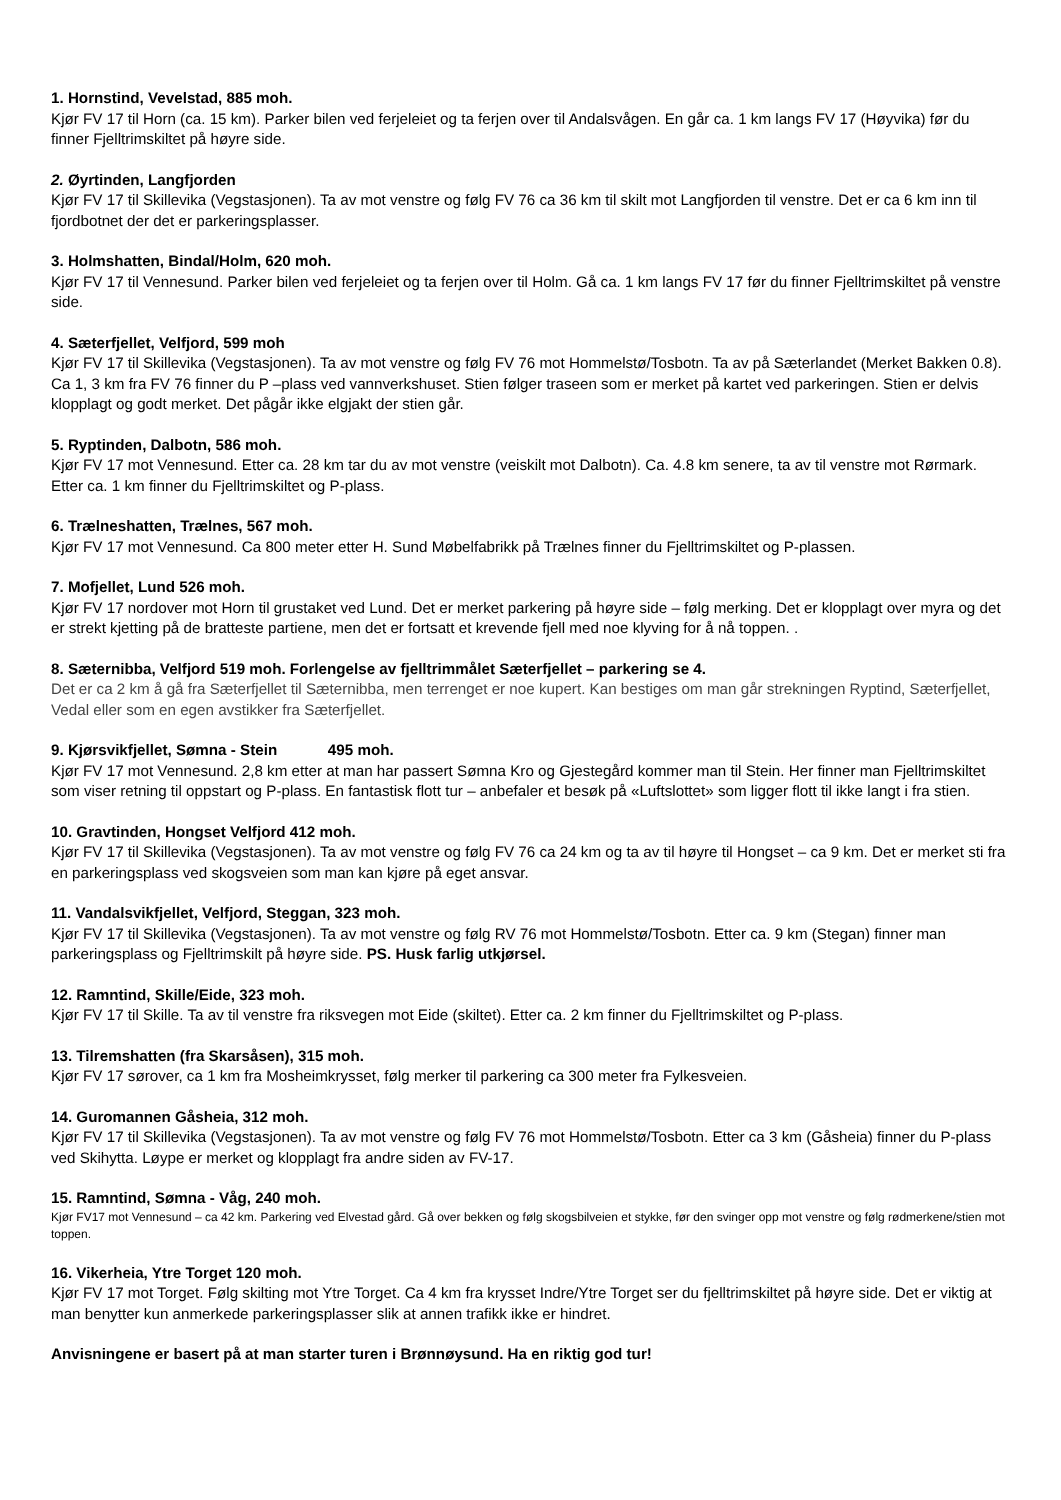1. Hornstind, Vevelstad, 885 moh.
Kjør FV 17 til Horn (ca. 15 km). Parker bilen ved ferjeleiet og ta ferjen over til Andalsvågen. En går ca. 1 km langs FV 17 (Høyvika) før du finner Fjelltrimskiltet på høyre side.
2. Øyrtinden, Langfjorden
Kjør FV 17 til Skillevika (Vegstasjonen). Ta av mot venstre og følg FV 76 ca 36 km til skilt mot Langfjorden til venstre. Det er ca 6 km inn til fjordbotnet der det er parkeringsplasser.
3. Holmshatten, Bindal/Holm, 620 moh.
Kjør FV 17 til Vennesund. Parker bilen ved ferjeleiet og ta ferjen over til Holm. Gå ca. 1 km langs FV 17 før du finner Fjelltrimskiltet på venstre side.
4. Sæterfjellet, Velfjord, 599 moh
Kjør FV 17 til Skillevika (Vegstasjonen). Ta av mot venstre og følg FV 76 mot Hommelstø/Tosbotn. Ta av på Sæterlandet (Merket Bakken 0.8). Ca 1, 3 km fra FV 76 finner du P –plass ved vannverkshuset. Stien følger traseen som er merket på kartet ved parkeringen. Stien er delvis klopplagt og godt merket. Det pågår ikke elgjakt der stien går.
5. Ryptinden, Dalbotn, 586 moh.
Kjør FV 17 mot Vennesund. Etter ca. 28 km tar du av mot venstre (veiskilt mot Dalbotn). Ca. 4.8 km senere, ta av til venstre mot Rørmark. Etter ca. 1 km finner du Fjelltrimskiltet og P-plass.
6. Trælneshatten, Trælnes, 567 moh.
Kjør FV 17 mot Vennesund. Ca 800 meter etter H. Sund Møbelfabrikk på Trælnes finner du Fjelltrimskiltet og P-plassen.
7. Mofjellet, Lund 526 moh.
Kjør FV 17 nordover mot Horn til grustaket ved Lund. Det er merket parkering på høyre side – følg merking. Det er klopplagt over myra og det er strekt kjetting på de bratteste partiene, men det er fortsatt et krevende fjell med noe klyving for å nå toppen. .
8. Sæternibba, Velfjord 519 moh. Forlengelse av fjelltrimmålet Sæterfjellet – parkering se 4.
Det er ca 2 km å gå fra Sæterfjellet til Sæternibba, men terrenget er noe kupert. Kan bestiges om man går strekningen Ryptind, Sæterfjellet, Vedal eller som en egen avstikker fra Sæterfjellet.
9. Kjørsvikfjellet, Sømna - Stein 495 moh.
Kjør FV 17 mot Vennesund. 2,8 km etter at man har passert Sømna Kro og Gjestegård kommer man til Stein. Her finner man Fjelltrimskiltet som viser retning til oppstart og P-plass. En fantastisk flott tur – anbefaler et besøk på «Luftslottet» som ligger flott til ikke langt i fra stien.
10. Gravtinden, Hongset Velfjord 412 moh.
Kjør FV 17 til Skillevika (Vegstasjonen). Ta av mot venstre og følg FV 76 ca 24 km og ta av til høyre til Hongset – ca 9 km. Det er merket sti fra en parkeringsplass ved skogsveien som man kan kjøre på eget ansvar.
11. Vandalsvikfjellet, Velfjord, Steggan, 323 moh.
Kjør FV 17 til Skillevika (Vegstasjonen). Ta av mot venstre og følg RV 76 mot Hommelstø/Tosbotn. Etter ca. 9 km (Stegan) finner man parkeringsplass og Fjelltrimskilt på høyre side. PS. Husk farlig utkjørsel.
12. Ramntind, Skille/Eide, 323 moh.
Kjør FV 17 til Skille. Ta av til venstre fra riksvegen mot Eide (skiltet). Etter ca. 2 km finner du Fjelltrimskiltet og P-plass.
13. Tilremshatten (fra Skarsåsen), 315 moh.
Kjør FV 17 sørover, ca 1 km fra Mosheimkrysset, følg merker til parkering ca 300 meter fra Fylkesveien.
14. Guromannen Gåsheia, 312 moh.
Kjør FV 17 til Skillevika (Vegstasjonen). Ta av mot venstre og følg FV 76 mot Hommelstø/Tosbotn. Etter ca 3 km (Gåsheia) finner du P-plass ved Skihytta. Løype er merket og klopplagt fra andre siden av FV-17.
15. Ramntind, Sømna - Våg, 240 moh.
Kjør FV17 mot Vennesund – ca 42 km. Parkering ved Elvestad gård. Gå over bekken og følg skogsbilveien et stykke, før den svinger opp mot venstre og følg rødmerkene/stien mot toppen.
16. Vikerheia, Ytre Torget 120 moh.
Kjør FV 17 mot Torget. Følg skilting mot Ytre Torget. Ca 4 km fra krysset Indre/Ytre Torget ser du fjelltrimskiltet på høyre side. Det er viktig at man benytter kun anmerkede parkeringsplasser slik at annen trafikk ikke er hindret.
Anvisningene er basert på at man starter turen i Brønnøysund. Ha en riktig god tur!